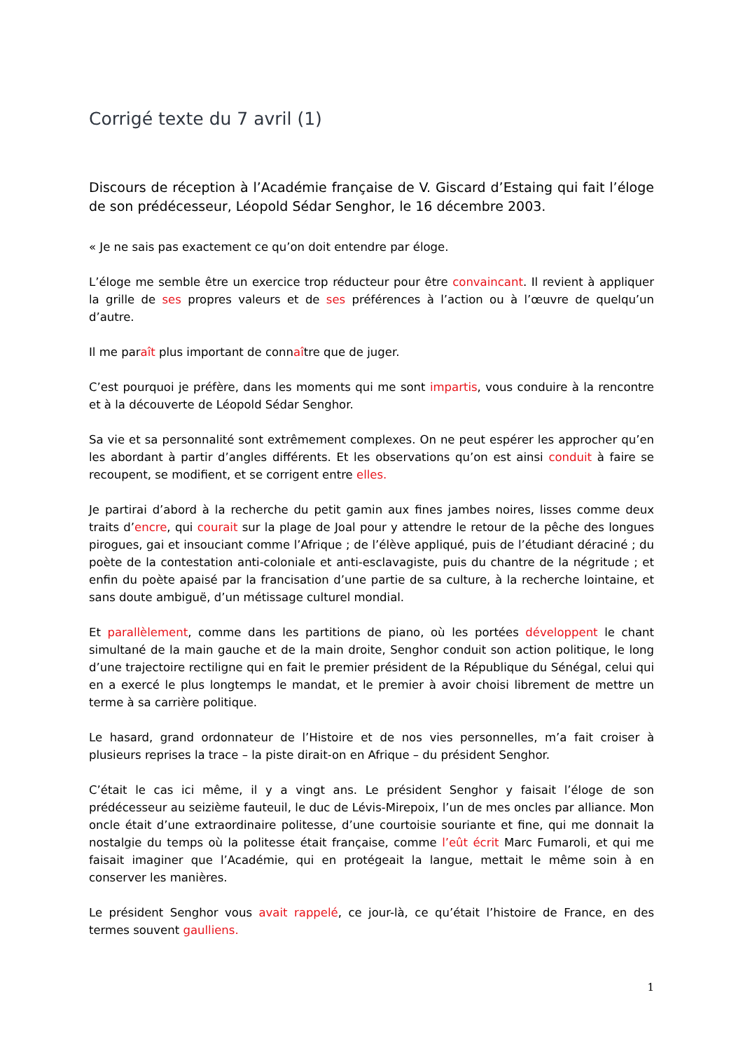Corrigé texte du 7 avril (1)
Discours de réception à l’Académie française de V. Giscard d’Estaing qui fait l’éloge de son prédécesseur, Léopold Sédar Senghor, le 16 décembre 2003.
« Je ne sais pas exactement ce qu’on doit entendre par éloge.
L’éloge me semble être un exercice trop réducteur pour être convaincant. Il revient à appliquer la grille de ses propres valeurs et de ses préférences à l’action ou à l’œuvre de quelqu’un d’autre.
Il me paraît plus important de connaître que de juger.
C’est pourquoi je préfère, dans les moments qui me sont impartis, vous conduire à la rencontre et à la découverte de Léopold Sédar Senghor.
Sa vie et sa personnalité sont extrêmement complexes. On ne peut espérer les approcher qu’en les abordant à partir d’angles différents. Et les observations qu’on est ainsi conduit à faire se recoupent, se modifient, et se corrigent entre elles.
Je partirai d’abord à la recherche du petit gamin aux fines jambes noires, lisses comme deux traits d’encre, qui courait sur la plage de Joal pour y attendre le retour de la pêche des longues pirogues, gai et insouciant comme l’Afrique ; de l’élève appliqué, puis de l’étudiant déraciné ; du poète de la contestation anti-coloniale et anti-esclavagiste, puis du chantre de la négritude ; et enfin du poète apaisé par la francisation d’une partie de sa culture, à la recherche lointaine, et sans doute ambiguë, d’un métissage culturel mondial.
Et parallèlement, comme dans les partitions de piano, où les portées développent le chant simultané de la main gauche et de la main droite, Senghor conduit son action politique, le long d’une trajectoire rectiligne qui en fait le premier président de la République du Sénégal, celui qui en a exercé le plus longtemps le mandat, et le premier à avoir choisi librement de mettre un terme à sa carrière politique.
Le hasard, grand ordonnateur de l’Histoire et de nos vies personnelles, m’a fait croiser à plusieurs reprises la trace – la piste dirait-on en Afrique – du président Senghor.
C’était le cas ici même, il y a vingt ans. Le président Senghor y faisait l’éloge de son prédécesseur au seizième fauteuil, le duc de Lévis-Mirepoix, l’un de mes oncles par alliance. Mon oncle était d’une extraordinaire politesse, d’une courtoisie souriante et fine, qui me donnait la nostalgie du temps où la politesse était française, comme l’eût écrit Marc Fumaroli, et qui me faisait imaginer que l’Académie, qui en protégeait la langue, mettait le même soin à en conserver les manières.
Le président Senghor vous avait rappelé, ce jour-là, ce qu’était l’histoire de France, en des termes souvent gaulliens.
1